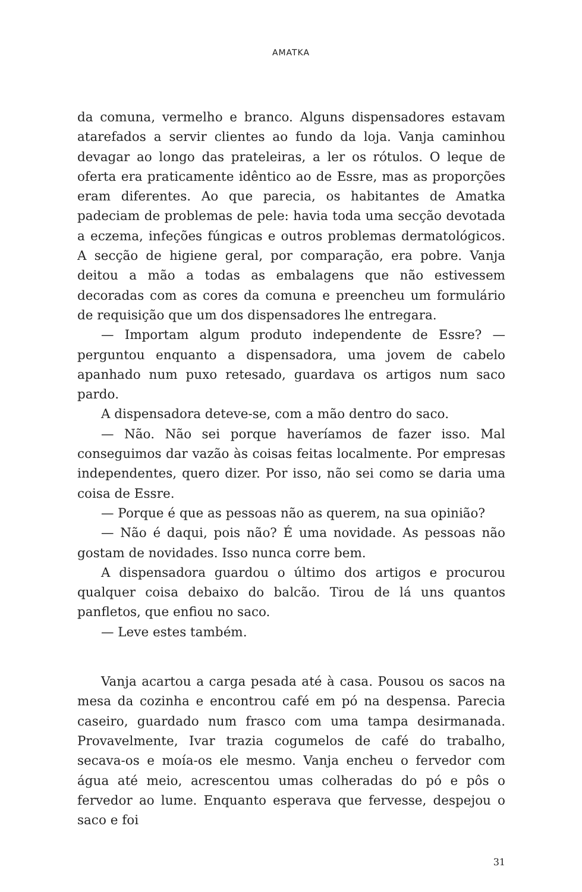AMATKA
da comuna, vermelho e branco. Alguns dispensadores estavam atarefados a servir clientes ao fundo da loja. Vanja caminhou devagar ao longo das prateleiras, a ler os rótulos. O leque de oferta era praticamente idêntico ao de Essre, mas as proporções eram diferentes. Ao que parecia, os habitantes de Amatka padeciam de problemas de pele: havia toda uma secção devotada a eczema, infeções fúngicas e outros problemas dermatológicos. A secção de higiene geral, por comparação, era pobre. Vanja deitou a mão a todas as embalagens que não estivessem decoradas com as cores da comuna e preencheu um formulário de requisição que um dos dispensadores lhe entregara.
— Importam algum produto independente de Essre? — perguntou enquanto a dispensadora, uma jovem de cabelo apanhado num puxo retesado, guardava os artigos num saco pardo.
A dispensadora deteve-se, com a mão dentro do saco.
— Não. Não sei porque haveríamos de fazer isso. Mal conseguimos dar vazão às coisas feitas localmente. Por empresas independentes, quero dizer. Por isso, não sei como se daria uma coisa de Essre.
— Porque é que as pessoas não as querem, na sua opinião?
— Não é daqui, pois não? É uma novidade. As pessoas não gostam de novidades. Isso nunca corre bem.
A dispensadora guardou o último dos artigos e procurou qualquer coisa debaixo do balcão. Tirou de lá uns quantos panfletos, que enfiou no saco.
— Leve estes também.
Vanja acartou a carga pesada até à casa. Pousou os sacos na mesa da cozinha e encontrou café em pó na despensa. Parecia caseiro, guardado num frasco com uma tampa desirmanada. Provavelmente, Ivar trazia cogumelos de café do trabalho, secava-os e moía-os ele mesmo. Vanja encheu o fervedor com água até meio, acrescentou umas colheradas do pó e pôs o fervedor ao lume. Enquanto esperava que fervesse, despejou o saco e foi
31